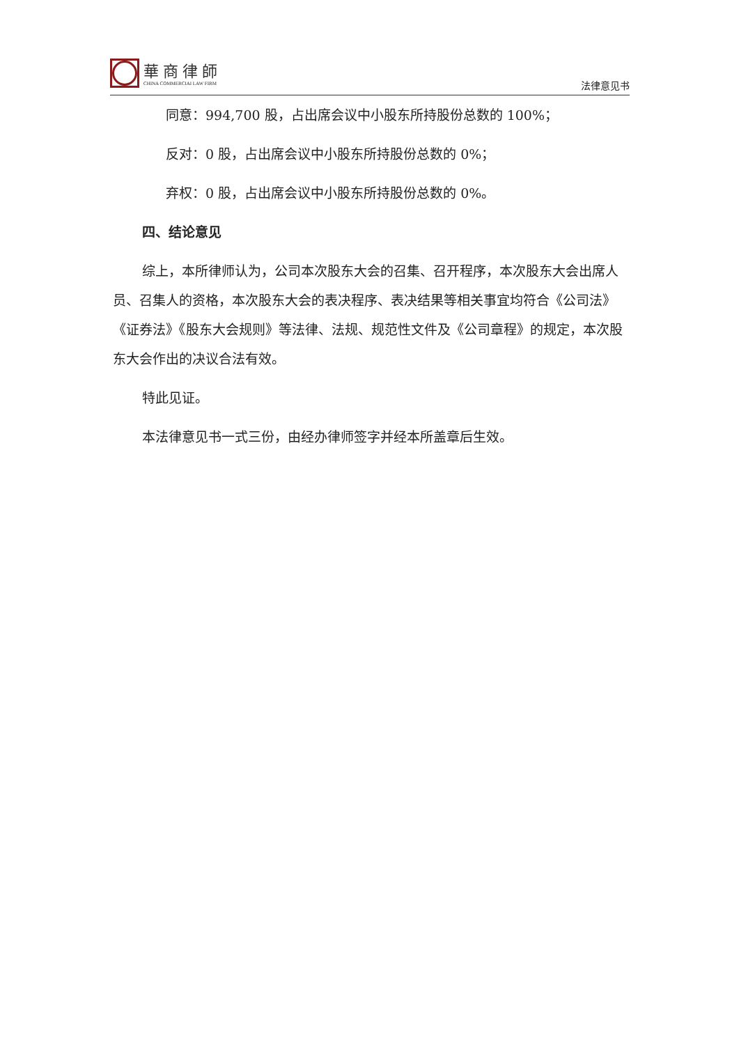華商律師
CHINA COMMERCIAI LAW FIRM
法律意见书
同意：994,700 股，占出席会议中小股东所持股份总数的 100%；
反对：0 股，占出席会议中小股东所持股份总数的 0%；
弃权：0 股，占出席会议中小股东所持股份总数的 0%。
四、结论意见
综上，本所律师认为，公司本次股东大会的召集、召开程序，本次股东大会出席人员、召集人的资格，本次股东大会的表决程序、表决结果等相关事宜均符合《公司法》《证券法》《股东大会规则》等法律、法规、规范性文件及《公司章程》的规定，本次股东大会作出的决议合法有效。
特此见证。
本法律意见书一式三份，由经办律师签字并经本所盖章后生效。